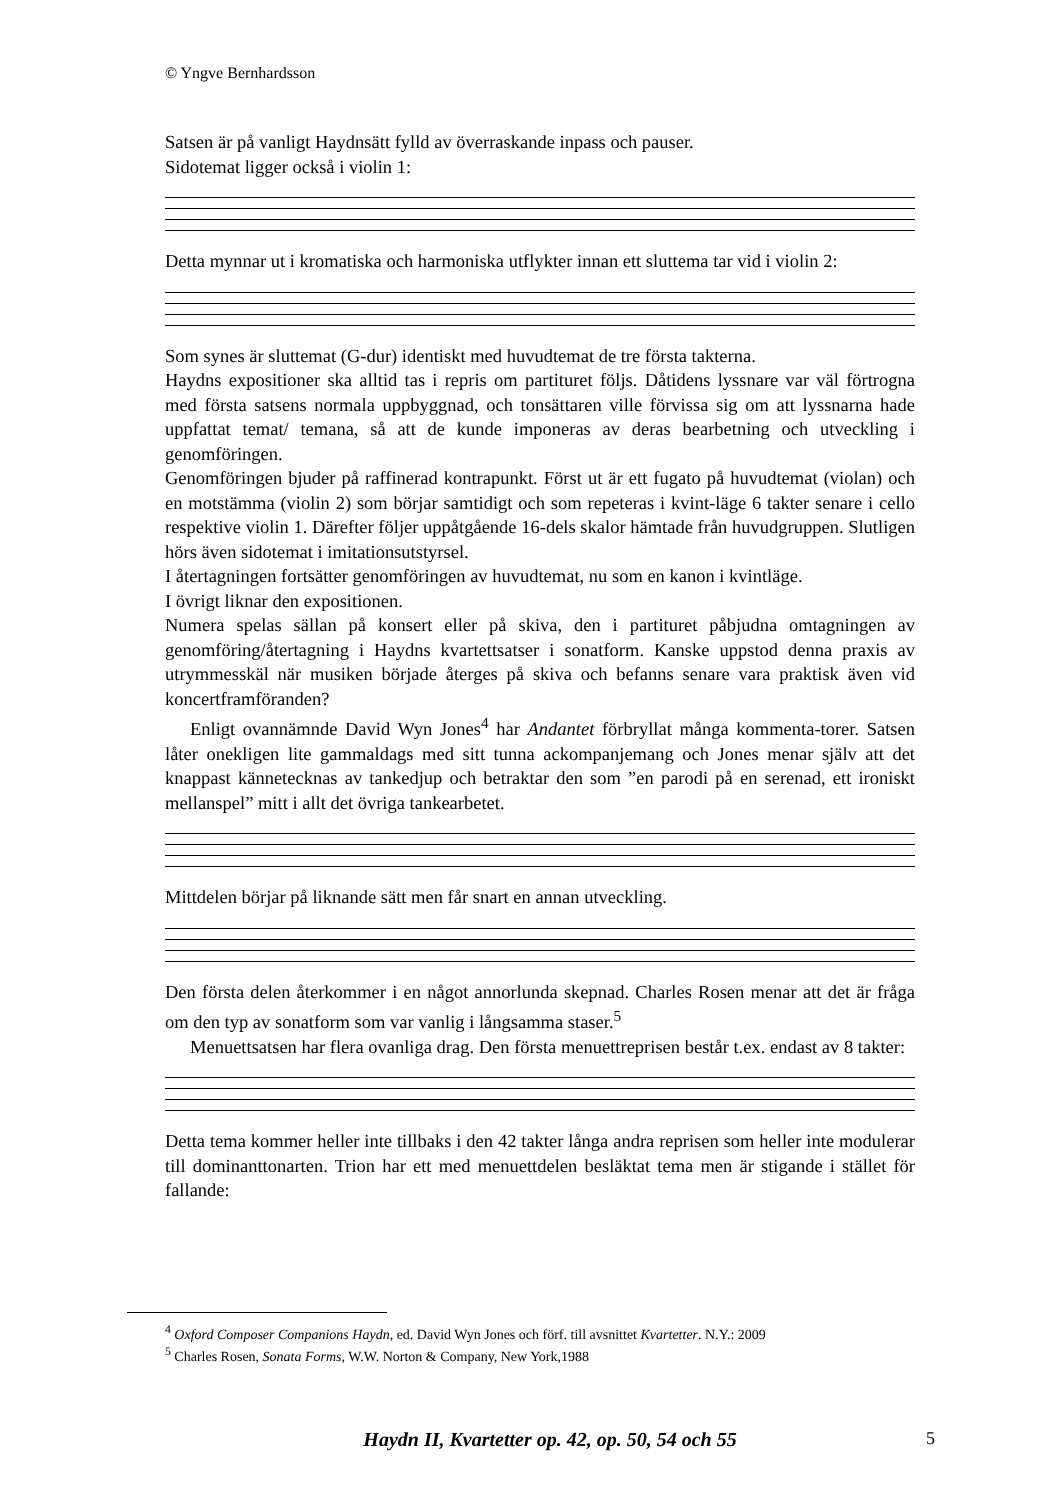© Yngve Bernhardsson
Satsen är på vanligt Haydnsätt fylld av överraskande inpass och pauser.
Sidotemat ligger också i violin 1:
Detta mynnar ut i kromatiska och harmoniska utflykter innan ett sluttema tar vid i violin 2:
Som synes är sluttemat (G-dur) identiskt med huvudtemat de tre första takterna.
Haydns expositioner ska alltid tas i repris om partituret följs. Dåtidens lyssnare var väl förtrogna med första satsens normala uppbyggnad, och tonsättaren ville förvissa sig om att lyssnarna hade uppfattat temat/ temana, så att de kunde imponeras av deras bearbetning och utveckling i genomföringen.
Genomföringen bjuder på raffinerad kontrapunkt. Först ut är ett fugato på huvudtemat (violan) och en motstämma (violin 2) som börjar samtidigt och som repeteras i kvint-läge 6 takter senare i cello respektive violin 1. Därefter följer uppåtgående 16-dels skalor hämtade från huvudgruppen. Slutligen hörs även sidotemat i imitationsutstyrsel.
I återtagningen fortsätter genomföringen av huvudtemat, nu som en kanon i kvintläge.
I övrigt liknar den expositionen.
Numera spelas sällan på konsert eller på skiva, den i partituret påbjudna omtagningen av genomföring/återtagning i Haydns kvartettsatser i sonatform. Kanske uppstod denna praxis av utrymmesskäl när musiken började återges på skiva och befanns senare vara praktisk även vid koncertframföranden?
Enligt ovannämnde David Wyn Jones<sup>4</sup> har Andantet förbryllat många kommenta-torer. Satsen låter onekligen lite gammaldags med sitt tunna ackompanjemang och Jones menar själv att det knappast kännetecknas av tankedjup och betraktar den som ”en parodi på en serenad, ett ironiskt mellanspel” mitt i allt det övriga tankearbetet.
Mittdelen börjar på liknande sätt men får snart en annan utveckling.
Den första delen återkommer i en något annorlunda skepnad. Charles Rosen menar att det är fråga om den typ av sonatform som var vanlig i långsamma staser.<sup>5</sup>
Menuettsatsen har flera ovanliga drag. Den första menuettreprisen består t.ex. endast av 8 takter:
Detta tema kommer heller inte tillbaks i den 42 takter långa andra reprisen som heller inte modulerar till dominanttonarten. Trion har ett med menuettdelen besläktat tema men är stigande i stället för fallande:
<sup>4</sup> Oxford Composer Companions Haydn, ed. David Wyn Jones och förf. till avsnittet Kvartetter. N.Y.: 2009
<sup>5</sup> Charles Rosen, Sonata Forms, W.W. Norton & Company, New York,1988
Haydn II, Kvartetter op. 42, op. 50, 54 och 55 5